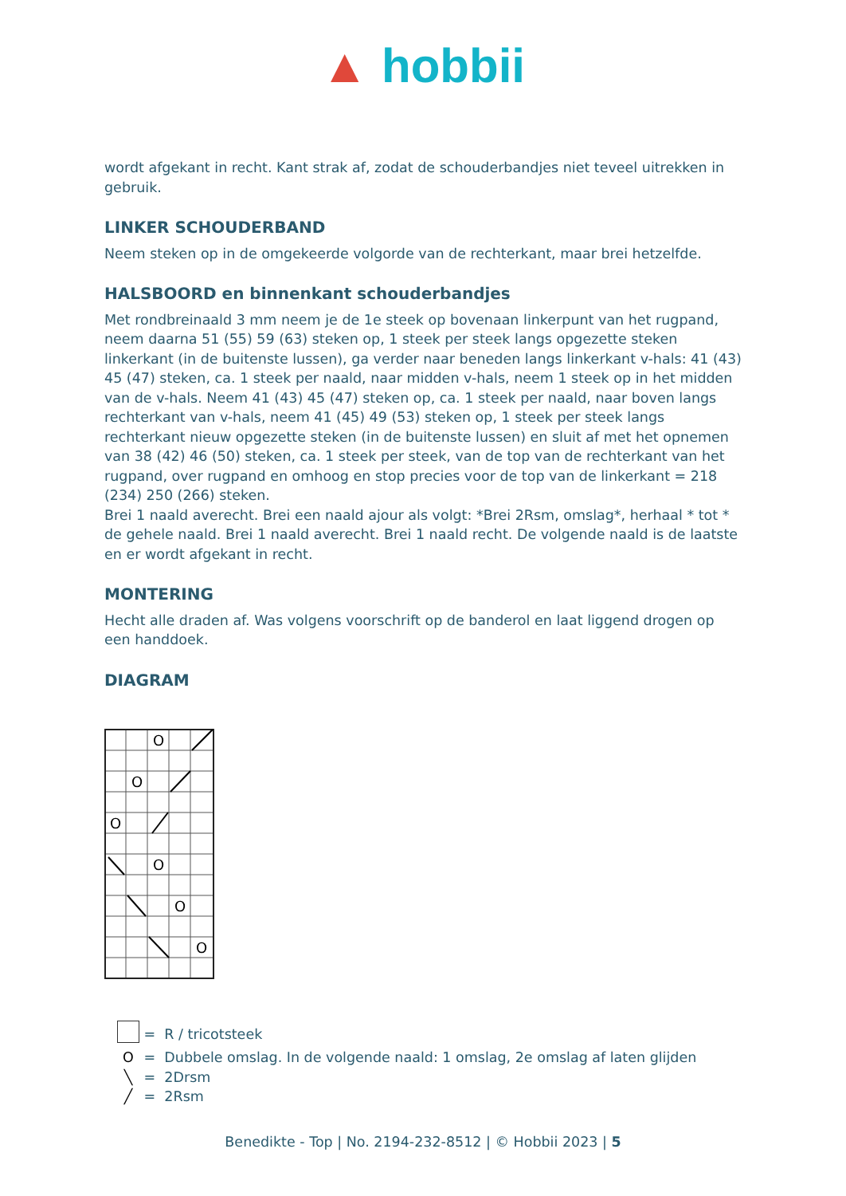▲ hobbii
wordt afgekant in recht. Kant strak af, zodat de schouderbandjes niet teveel uitrekken in gebruik.
LINKER SCHOUDERBAND
Neem steken op in de omgekeerde volgorde van de rechterkant, maar brei hetzelfde.
HALSBOORD en binnenkant schouderbandjes
Met rondbreinaald 3 mm neem je de 1e steek op bovenaan linkerpunt van het rugpand, neem daarna 51 (55) 59 (63) steken op, 1 steek per steek langs opgezette steken linkerkant (in de buitenste lussen), ga verder naar beneden langs linkerkant v-hals: 41 (43) 45 (47) steken, ca. 1 steek per naald, naar midden v-hals, neem 1 steek op in het midden van de v-hals. Neem 41 (43) 45 (47) steken op, ca. 1 steek per naald, naar boven langs rechterkant van v-hals, neem 41 (45) 49 (53) steken op, 1 steek per steek langs rechterkant nieuw opgezette steken (in de buitenste lussen) en sluit af met het opnemen van 38 (42) 46 (50) steken, ca. 1 steek per steek, van de top van de rechterkant van het rugpand, over rugpand en omhoog en stop precies voor de top van de linkerkant = 218 (234) 250 (266) steken.
Brei 1 naald averecht. Brei een naald ajour als volgt: *Brei 2Rsm, omslag*, herhaal * tot * de gehele naald. Brei 1 naald averecht. Brei 1 naald recht. De volgende naald is de laatste en er wordt afgekant in recht.
MONTERING
Hecht alle draden af. Was volgens voorschrift op de banderol en laat liggend drogen op een handdoek.
DIAGRAM
O
O
O
O
O
O
= R / tricotsteek
O = Dubbele omslag. In de volgende naald: 1 omslag, 2e omslag af laten glijden
╲ = 2Drsm
╱ = 2Rsm
Benedikte - Top | No. 2194-232-8512 | © Hobbii 2023 | 5